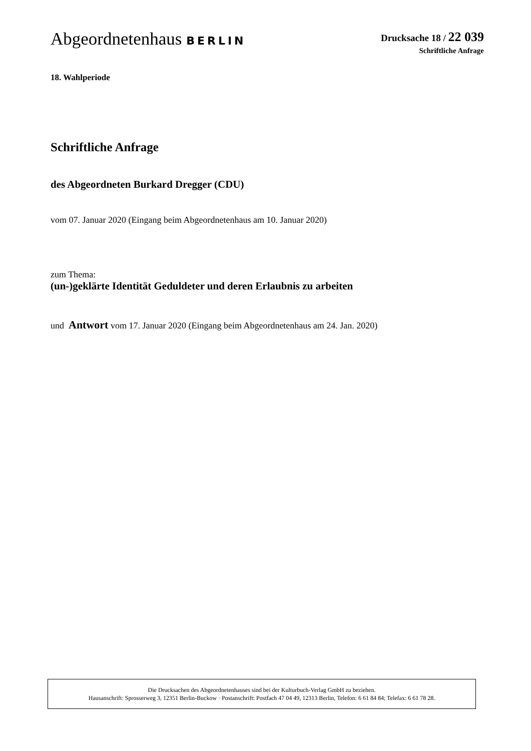Abgeordnetenhaus BERLIN
Drucksache 18 / 22 039
Schriftliche Anfrage
18. Wahlperiode
Schriftliche Anfrage
des Abgeordneten Burkard Dregger (CDU)
vom 07. Januar 2020 (Eingang beim Abgeordnetenhaus am 10. Januar 2020)
zum Thema:
(un-)geklärte Identität Geduldeter und deren Erlaubnis zu arbeiten
und Antwort vom 17. Januar 2020 (Eingang beim Abgeordnetenhaus am 24. Jan. 2020)
Die Drucksachen des Abgeordnetenhauses sind bei der Kulturbuch-Verlag GmbH zu beziehen.
Hausanschrift: Sprosserweg 3, 12351 Berlin-Buckow · Postanschrift: Postfach 47 04 49, 12313 Berlin, Telefon: 6 61 84 84; Telefax: 6 61 78 28.